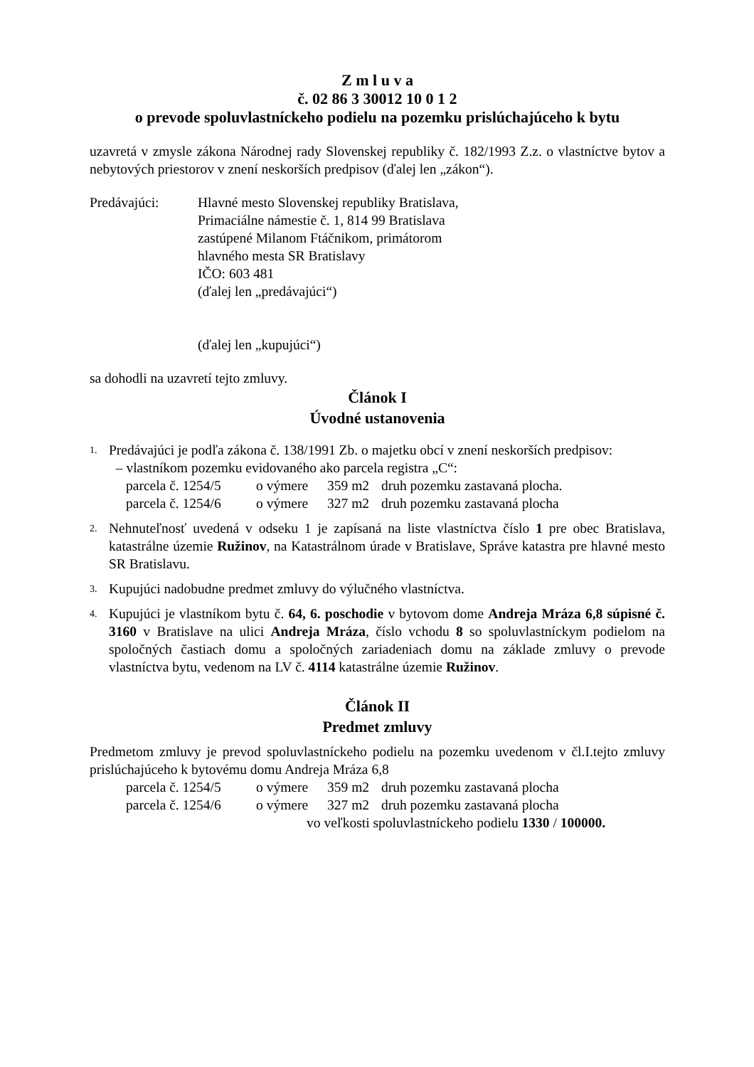Z m l u v a
č. 02 86 3 30012 10 0 1 2
o prevode spoluvlastníckeho podielu na pozemku prislúchajúceho k bytu
uzavretá v zmysle zákona Národnej rady Slovenskej republiky č. 182/1993 Z.z. o vlastníctve bytov a nebytových priestorov v znení neskorších predpisov (ďalej len „zákon“).
Predávajúci: Hlavné mesto Slovenskej republiky Bratislava,
Primaciálne námestie č. 1, 814 99 Bratislava
zastúpené Milanom Ftáčnikom, primátorom
hlavného mesta SR Bratislavy
IČO: 603 481
(ďalej len „predávajúci“)
(ďalej len „kupujúci“)
sa dohodli na uzavretí tejto zmluvy.
Článok I
Úvodné ustanovenia
1.
Predávajúci je podľa zákona č. 138/1991 Zb. o majetku obcí v znení neskorších predpisov:
– vlastníkom pozemku evidovaného ako parcela registra „C“:
parcela č. 1254/5 o výmere 359 m2 druh pozemku zastavaná plocha.
parcela č. 1254/6 o výmere 327 m2 druh pozemku zastavaná plocha
2.
Nehnuteľnosť uvedená v odseku 1 je zapísaná na liste vlastníctva číslo 1 pre obec Bratislava, katastrálne územie Ružinov, na Katastrálnom úrade v Bratislave, Správe katastra pre hlavné mesto SR Bratislavu.
3.
Kupujúci nadobudne predmet zmluvy do výlučného vlastníctva.
4.
Kupujúci je vlastníkom bytu č. 64, 6. poschodie v bytovom dome Andreja Mráza 6,8 súpisné č. 3160 v Bratislave na ulici Andreja Mráza, číslo vchodu 8 so spoluvlastníckym podielom na spoločných častiach domu a spoločných zariadeniach domu na základe zmluvy o prevode vlastníctva bytu, vedenom na LV č. 4114 katastrálne územie Ružinov.
Článok II
Predmet zmluvy
Predmetom zmluvy je prevod spoluvlastníckeho podielu na pozemku uvedenom v čl.I.tejto zmluvy prislúchajúceho k bytovému domu Andreja Mráza 6,8
parcela č. 1254/5 o výmere 359 m2 druh pozemku zastavaná plocha
parcela č. 1254/6 o výmere 327 m2 druh pozemku zastavaná plocha
vo veľkosti spoluvlastníckeho podielu 1330 / 100000.